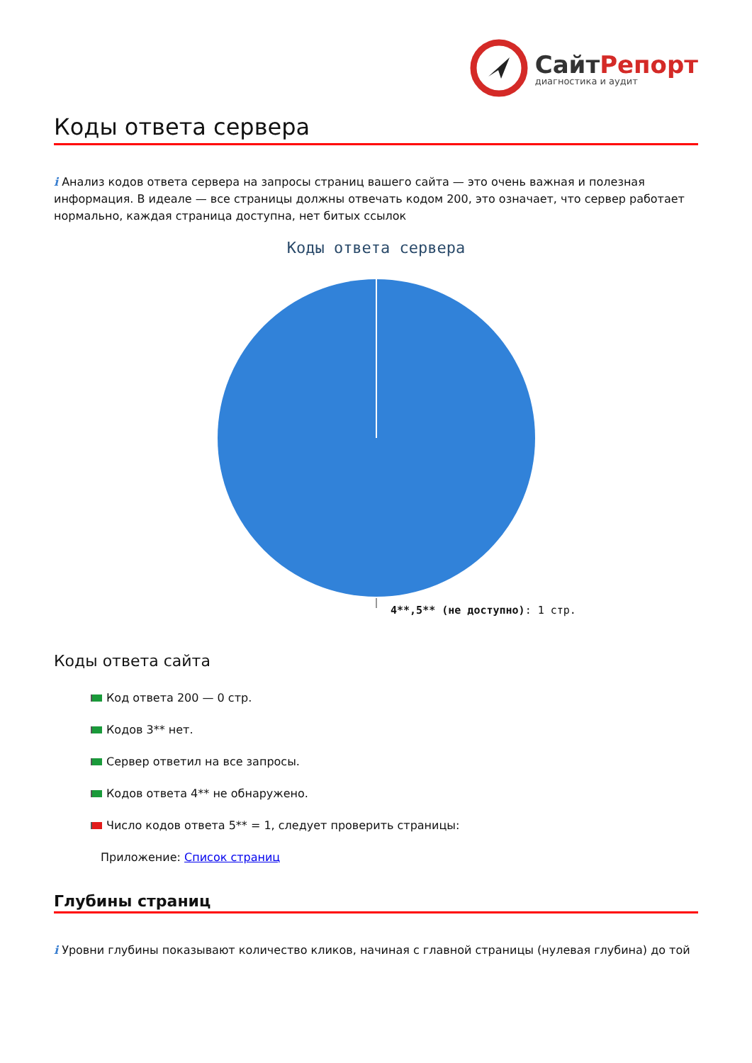СайтРепорт
диагностика и аудит
Коды ответа сервера
i Анализ кодов ответа сервера на запросы страниц вашего сайта — это очень важная и полезная информация. В идеале — все страницы должны отвечать кодом 200, это означает, что сервер работает нормально, каждая страница доступна, нет битых ссылок
Коды ответа сервера
4**,5** (не доступно): 1 стр.
Коды ответа сайта
Код ответа 200 — 0 стр.
Кодов 3** нет.
Сервер ответил на все запросы.
Кодов ответа 4** не обнаружено.
Число кодов ответа 5** = 1, следует проверить страницы:
Приложение: Список страниц
Глубины страниц
i Уровни глубины показывают количество кликов, начиная с главной страницы (нулевая глубина) до той